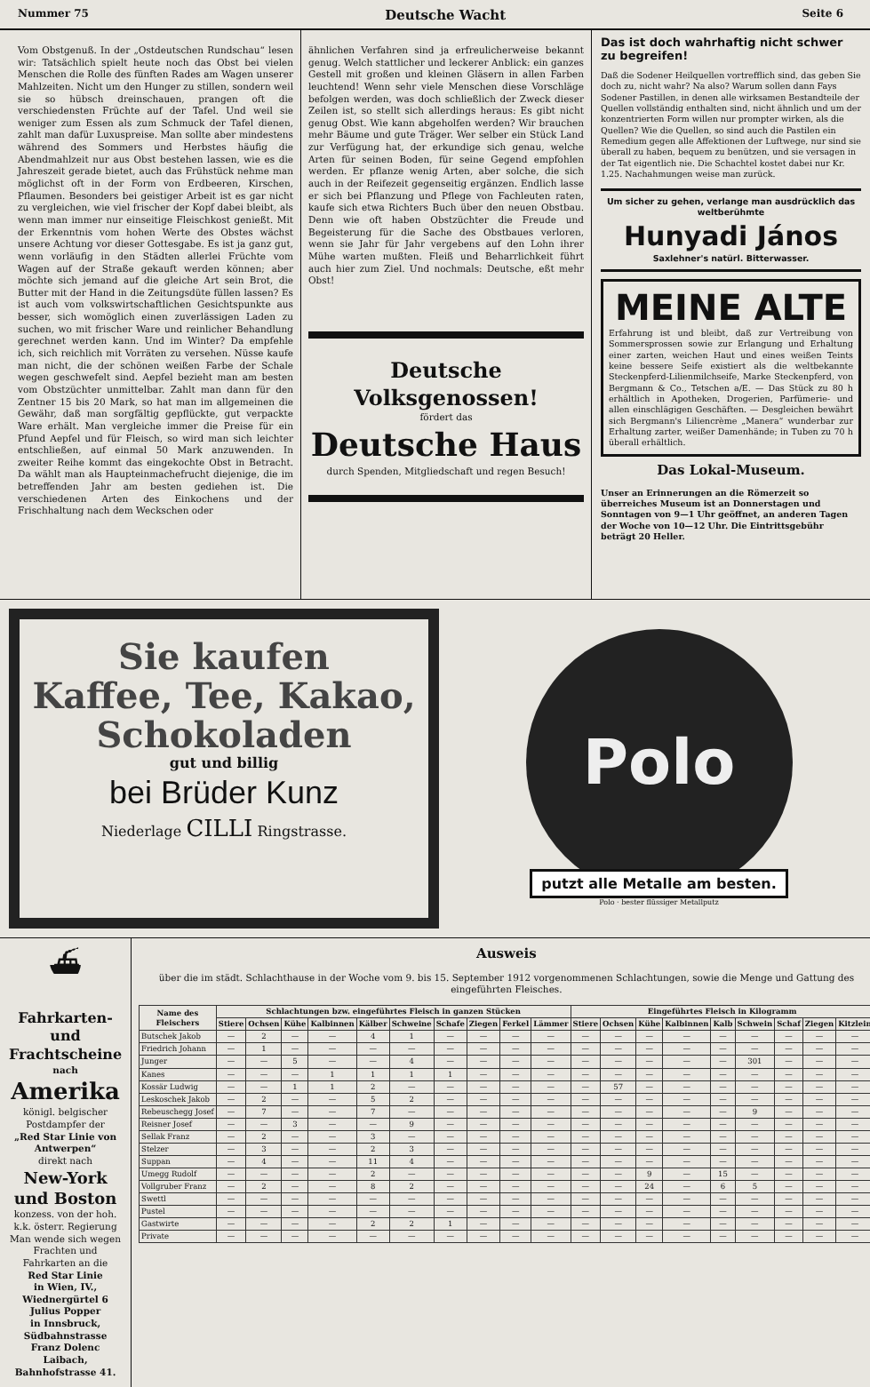Nummer 75 Deutsche Wacht Seite 6
Vom Obstgenuß. In der „Ostdeutschen Rundschau“ lesen wir: Tatsächlich spielt heute noch das Obst bei vielen Menschen die Rolle des fünften Rades am Wagen unserer Mahlzeiten. Nicht um den Hunger zu stillen, sondern weil sie so hübsch dreinschauen, prangen oft die verschiedensten Früchte auf der Tafel. Und weil sie weniger zum Essen als zum Schmuck der Tafel dienen, zahlt man dafür Luxuspreise. Man sollte aber mindestens während des Sommers und Herbstes häufig die Abendmahlzeit nur aus Obst bestehen lassen, wie es die Jahreszeit gerade bietet, auch das Frühstück nehme man möglichst oft in der Form von Erdbeeren, Kirschen, Pflaumen. Besonders bei geistiger Arbeit ist es gar nicht zu vergleichen, wie viel frischer der Kopf dabei bleibt, als wenn man immer nur einseitige Fleischkost genießt. Mit der Erkenntnis vom hohen Werte des Obstes wächst unsere Achtung vor dieser Gottesgabe. Es ist ja ganz gut, wenn vorläufig in den Städten allerlei Früchte vom Wagen auf der Straße gekauft werden können; aber möchte sich jemand auf die gleiche Art sein Brot, die Butter mit der Hand in die Zeitungsdüte füllen lassen? Es ist auch vom volkswirtschaftlichen Gesichtspunkte aus besser, sich womöglich einen zuverlässigen Laden zu suchen, wo mit frischer Ware und reinlicher Behandlung gerechnet werden kann. Und im Winter? Da empfehle ich, sich reichlich mit Vorräten zu versehen. Nüsse kaufe man nicht, die der schönen weißen Farbe der Schale wegen geschwefelt sind. Aepfel bezieht man am besten vom Obstzüchter unmittelbar. Zahlt man dann für den Zentner 15 bis 20 Mark, so hat man im allgemeinen die Gewähr, daß man sorgfältig gepflückte, gut verpackte Ware erhält. Man vergleiche immer die Preise für ein Pfund Aepfel und für Fleisch, so wird man sich leichter entschließen, auf einmal 50 Mark anzuwenden. In zweiter Reihe kommt das eingekochte Obst in Betracht. Da wählt man als Haupteinmachefrucht diejenige, die im betreffenden Jahr am besten gediehen ist. Die verschiedenen Arten des Einkochens und der Frischhaltung nach dem Weckschen oder
ähnlichen Verfahren sind ja erfreulicherweise bekannt genug. Welch stattlicher und leckerer Anblick: ein ganzes Gestell mit großen und kleinen Gläsern in allen Farben leuchtend! Wenn sehr viele Menschen diese Vorschläge befolgen werden, was doch schließlich der Zweck dieser Zeilen ist, so stellt sich allerdings heraus: Es gibt nicht genug Obst. Wie kann abgeholfen werden? Wir brauchen mehr Bäume und gute Träger. Wer selber ein Stück Land zur Verfügung hat, der erkundige sich genau, welche Arten für seinen Boden, für seine Gegend empfohlen werden. Er pflanze wenig Arten, aber solche, die sich auch in der Reifezeit gegenseitig ergänzen. Endlich lasse er sich bei Pflanzung und Pflege von Fachleuten raten, kaufe sich etwa Richters Buch über den neuen Obstbau. Denn wie oft haben Obstzüchter die Freude und Begeisterung für die Sache des Obstbaues verloren, wenn sie Jahr für Jahr vergebens auf den Lohn ihrer Mühe warten mußten. Fleiß und Beharrlichkeit führt auch hier zum Ziel. Und nochmals: Deutsche, eßt mehr Obst!
Deutsche Volksgenossen!
fördert das
Deutsche Haus
durch Spenden, Mitgliedschaft und regen Besuch!
Das ist doch wahrhaftig nicht schwer zu begreifen!
Daß die Sodener Heilquellen vortrefflich sind, das geben Sie doch zu, nicht wahr? Na also? Warum sollen dann Fays Sodener Pastillen, in denen alle wirksamen Bestandteile der Quellen vollständig enthalten sind, nicht ähnlich und um der konzentrierten Form willen nur prompter wirken, als die Quellen? Wie die Quellen, so sind auch die Pastilen ein Remedium gegen alle Affektionen der Luftwege, nur sind sie überall zu haben, bequem zu benützen, und sie versagen in der Tat eigentlich nie. Die Schachtel kostet dabei nur Kr. 1.25. Nachahmungen weise man zurück.
Um sicher zu gehen, verlange man ausdrücklich das weltberühmte
Hunyadi János
Saxlehner's natürl. Bitterwasser.
MEINE ALTE
Erfahrung ist und bleibt, daß zur Vertreibung von Sommersprossen sowie zur Erlangung und Erhaltung einer zarten, weichen Haut und eines weißen Teints keine bessere Seife existiert als die weltbekannte Steckenpferd-Lilienmilchseife, Marke Steckenpferd, von Bergmann & Co., Tetschen a/E. — Das Stück zu 80 h erhältlich in Apotheken, Drogerien, Parfümerie- und allen einschlägigen Geschäften. — Desgleichen bewährt sich Bergmann's Liliencrème „Manera“ wunderbar zur Erhaltung zarter, weißer Damenhände; in Tuben zu 70 h überall erhältlich.
Das Lokal-Museum.
Unser an Erinnerungen an die Römerzeit so überreiches Museum ist an Donnerstagen und Sonntagen von 9—1 Uhr geöffnet, an anderen Tagen der Woche von 10—12 Uhr. Die Eintrittsgebühr beträgt 20 Heller.
Sie kaufen
Kaffee, Tee, Kakao,
Schokoladen
gut und billig
bei Brüder Kunz
Niederlage CILLI Ringstrasse.
Polo
putzt alle Metalle am besten.
Polo · bester flüssiger Metallputz
⛴
Fahrkarten- und Frachtscheine
nach
Amerika
königl. belgischer Postdampfer der
„Red Star Linie von Antwerpen“
direkt nach
New-York und Boston
konzess. von der hoh. k.k. österr. Regierung
Man wende sich wegen Frachten und Fahrkarten an die
Red Star Linie
in Wien, IV., Wiednergürtel 6
Julius Popper
in Innsbruck, Südbahnstrasse
Franz Dolenc
Laibach, Bahnhofstrasse 41.
Ausweis
über die im städt. Schlachthause in der Woche vom 9. bis 15. September 1912 vorgenommenen Schlachtungen, sowie die Menge und Gattung des eingeführten Fleisches.
| Name des Fleischers | Schlachtungen bzw. eingeführtes Fleisch in ganzen Stücken | | | | | | | | | | Eingeführtes Fleisch in Kilogramm | | | | | | | | |
| --- | --- | --- | --- | --- | --- | --- | --- | --- | --- | --- | --- | --- | --- | --- | --- | --- | --- | --- | --- |
| | Stiere | Ochsen | Kühe | Kalbinnen | Kälber | Schweine | Schafe | Ziegen | Ferkel | Lämmer | Stiere | Ochsen | Kühe | Kalbinnen | Kalb | Schwein | Schaf | Ziegen | Kitzlein |
| Butschek Jakob | — | 2 | — | — | 4 | 1 | — | — | — | — | — | — | — | — | — | — | — | — | — |
| Friedrich Johann | — | 1 | — | — | — | — | — | — | — | — | — | — | — | — | — | — | — | — | — |
| Junger | — | — | 5 | — | — | 4 | — | — | — | — | — | — | — | — | — | 301 | — | — | — |
| Kanes | — | — | — | 1 | 1 | 1 | 1 | — | — | — | — | — | — | — | — | — | — | — | — |
| Kossär Ludwig | — | — | 1 | 1 | 2 | — | — | — | — | — | — | 57 | — | — | — | — | — | — | — |
| Leskoschek Jakob | — | 2 | — | — | 5 | 2 | — | — | — | — | — | — | — | — | — | — | — | — | — |
| Rebeuschegg Josef | — | 7 | — | — | 7 | — | — | — | — | — | — | — | — | — | — | 9 | — | — | — |
| Reisner Josef | — | — | 3 | — | — | 9 | — | — | — | — | — | — | — | — | — | — | — | — | — |
| Sellak Franz | — | 2 | — | — | 3 | — | — | — | — | — | — | — | — | — | — | — | — | — | — |
| Stelzer | — | 3 | — | — | 2 | 3 | — | — | — | — | — | — | — | — | — | — | — | — | — |
| Suppan | — | 4 | — | — | 11 | 4 | — | — | — | — | — | — | — | — | — | — | — | — | — |
| Umegg Rudolf | — | — | — | — | 2 | — | — | — | — | — | — | — | 9 | — | 15 | — | — | — | — |
| Vollgruber Franz | — | 2 | — | — | 8 | 2 | — | — | — | — | — | — | 24 | — | 6 | 5 | — | — | — |
| Swettl | — | — | — | — | — | — | — | — | — | — | — | — | — | — | — | — | — | — | — |
| Pustel | — | — | — | — | — | — | — | — | — | — | — | — | — | — | — | — | — | — | — |
| Gastwirte | — | — | — | — | 2 | 2 | 1 | — | — | — | — | — | — | — | — | — | — | — | — |
| Private | — | — | — | — | — | — | — | — | — | — | — | — | — | — | — | — | — | — | — |